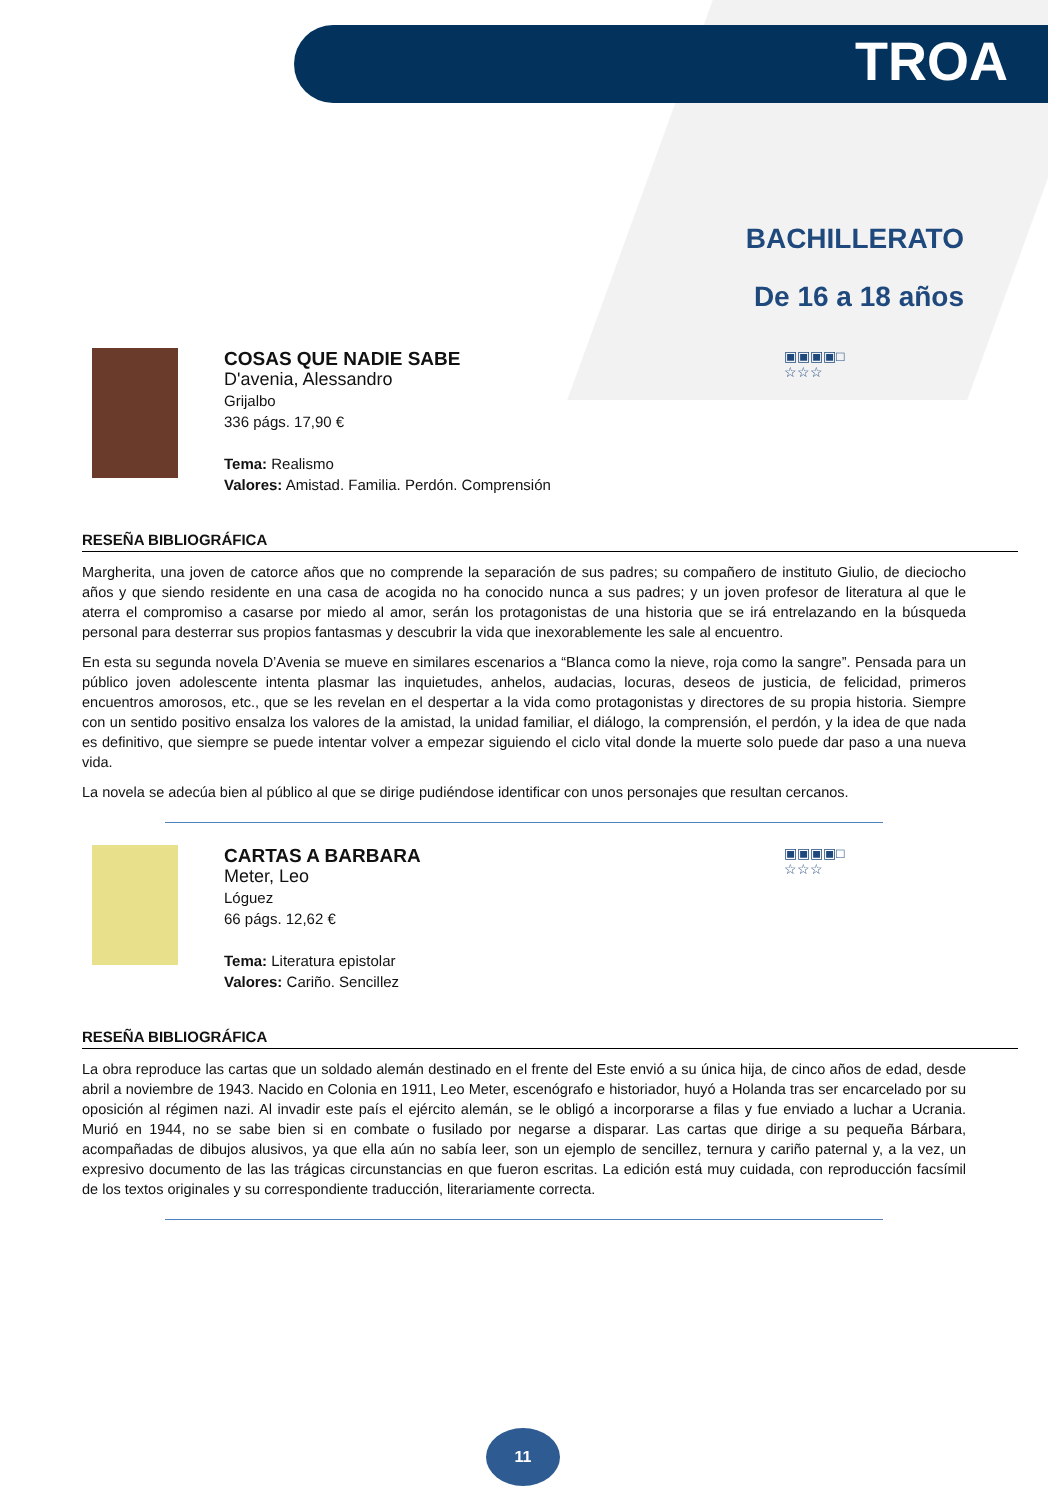TROA
BACHILLERATO
De 16 a 18 años
COSAS QUE NADIE SABE
D'avenia, Alessandro
Grijalbo
336 págs. 17,90 €
Tema: Realismo
Valores: Amistad. Familia. Perdón. Comprensión
▣▣▣▣□
☆☆☆
RESEÑA BIBLIOGRÁFICA
Margherita, una joven de catorce años que no comprende la separación de sus padres; su compañero de instituto Giulio, de dieciocho años y que siendo residente en una casa de acogida no ha conocido nunca a sus padres; y un joven profesor de literatura al que le aterra el compromiso a casarse por miedo al amor, serán los protagonistas de una historia que se irá entrelazando en la búsqueda personal para desterrar sus propios fantasmas y descubrir la vida que inexorablemente les sale al encuentro.
En esta su segunda novela D’Avenia se mueve en similares escenarios a “Blanca como la nieve, roja como la sangre”. Pensada para un público joven adolescente intenta plasmar las inquietudes, anhelos, audacias, locuras, deseos de justicia, de felicidad, primeros encuentros amorosos, etc., que se les revelan en el despertar a la vida como protagonistas y directores de su propia historia. Siempre con un sentido positivo ensalza los valores de la amistad, la unidad familiar, el diálogo, la comprensión, el perdón, y la idea de que nada es definitivo, que siempre se puede intentar volver a empezar siguiendo el ciclo vital donde la muerte solo puede dar paso a una nueva vida.
La novela se adecúa bien al público al que se dirige pudiéndose identificar con unos personajes que resultan cercanos.
CARTAS A BARBARA
Meter, Leo
Lóguez
66 págs. 12,62 €
Tema: Literatura epistolar
Valores: Cariño. Sencillez
▣▣▣▣□
☆☆☆
RESEÑA BIBLIOGRÁFICA
La obra reproduce las cartas que un soldado alemán destinado en el frente del Este envió a su única hija, de cinco años de edad, desde abril a noviembre de 1943. Nacido en Colonia en 1911, Leo Meter, escenógrafo e historiador, huyó a Holanda tras ser encarcelado por su oposición al régimen nazi. Al invadir este país el ejército alemán, se le obligó a incorporarse a filas y fue enviado a luchar a Ucrania. Murió en 1944, no se sabe bien si en combate o fusilado por negarse a disparar. Las cartas que dirige a su pequeña Bárbara, acompañadas de dibujos alusivos, ya que ella aún no sabía leer, son un ejemplo de sencillez, ternura y cariño paternal y, a la vez, un expresivo documento de las las trágicas circunstancias en que fueron escritas. La edición está muy cuidada, con reproducción facsímil de los textos originales y su correspondiente traducción, literariamente correcta.
11